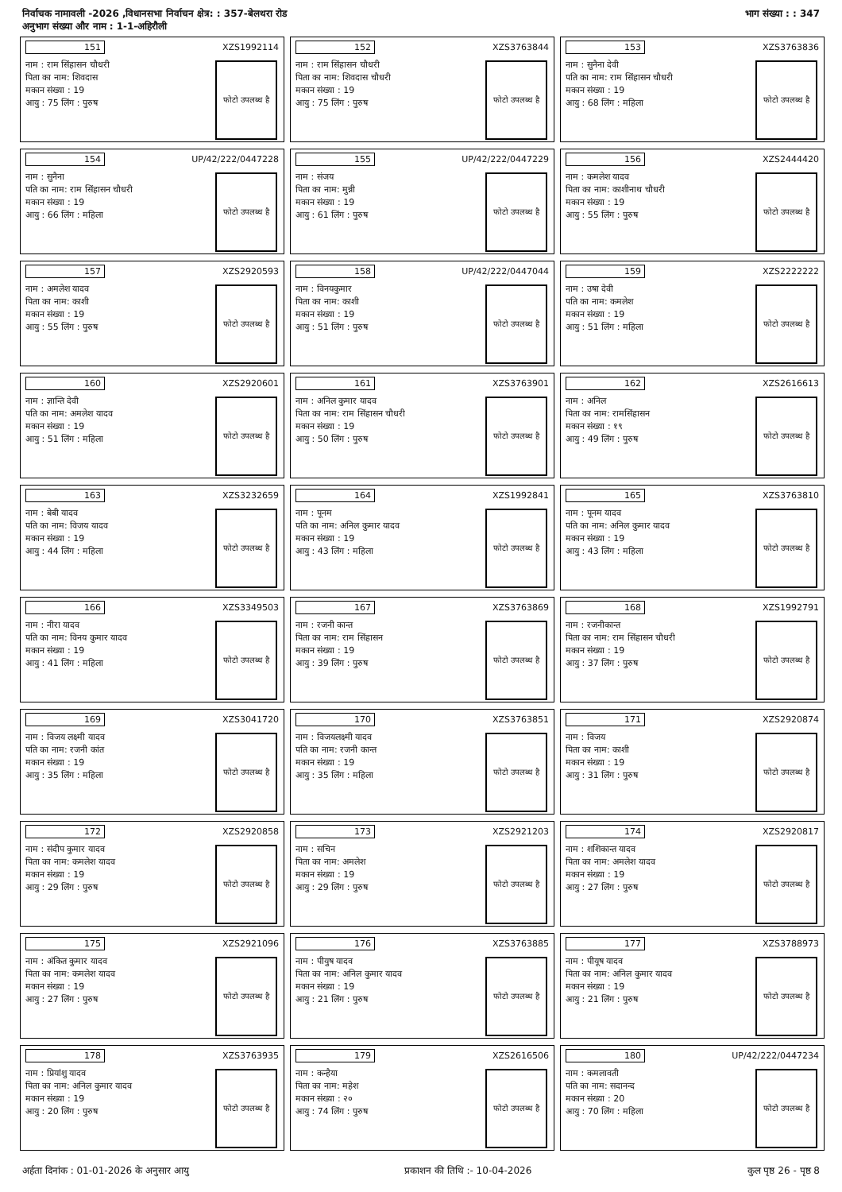निर्वाचक नामावली -2026 ,विधानसभा निर्वाचन क्षेत्र: : 357-बेलथरा रोड भाग संख्या : : 347
अनुभाग संख्या और नाम : 1-1-अहिरौली
151 XZS1992114
नाम : राम सिंहासन चौधरी
पिता का नाम: शिवदास
मकान संख्या : 19
आयु : 75 लिंग : पुरुष
फोटो उपलब्ध है
152 XZS3763844
नाम : राम सिंहासन चौधरी
पिता का नाम: शिवदास चौधरी
मकान संख्या : 19
आयु : 75 लिंग : पुरुष
फोटो उपलब्ध है
153 XZS3763836
नाम : सुनैना देवी
पति का नाम: राम सिंहासन चौधरी
मकान संख्या : 19
आयु : 68 लिंग : महिला
फोटो उपलब्ध है
154 UP/42/222/0447228
नाम : सुनैना
पति का नाम: राम सिंहासन चौधरी
मकान संख्या : 19
आयु : 66 लिंग : महिला
फोटो उपलब्ध है
155 UP/42/222/0447229
नाम : संजय
पिता का नाम: मुन्नी
मकान संख्या : 19
आयु : 61 लिंग : पुरुष
फोटो उपलब्ध है
156 XZS2444420
नाम : कमलेश यादव
पिता का नाम: काशीनाथ चौधरी
मकान संख्या : 19
आयु : 55 लिंग : पुरुष
फोटो उपलब्ध है
157 XZS2920593
नाम : अमलेश यादव
पिता का नाम: काशी
मकान संख्या : 19
आयु : 55 लिंग : पुरुष
फोटो उपलब्ध है
158 UP/42/222/0447044
नाम : विनयकुमार
पिता का नाम: काशी
मकान संख्या : 19
आयु : 51 लिंग : पुरुष
फोटो उपलब्ध है
159 XZS2222222
नाम : उषा देवी
पति का नाम: कमलेश
मकान संख्या : 19
आयु : 51 लिंग : महिला
फोटो उपलब्ध है
160 XZS2920601
नाम : ज्ञान्ति देवी
पति का नाम: अमलेश यादव
मकान संख्या : 19
आयु : 51 लिंग : महिला
फोटो उपलब्ध है
161 XZS3763901
नाम : अनिल कुमार यादव
पिता का नाम: राम सिंहासन चौधरी
मकान संख्या : 19
आयु : 50 लिंग : पुरुष
फोटो उपलब्ध है
162 XZS2616613
नाम : अनिल
पिता का नाम: रामसिंहासन
मकान संख्या : १९
आयु : 49 लिंग : पुरुष
फोटो उपलब्ध है
163 XZS3232659
नाम : बेबी यादव
पति का नाम: विजय यादव
मकान संख्या : 19
आयु : 44 लिंग : महिला
फोटो उपलब्ध है
164 XZS1992841
नाम : पूनम
पति का नाम: अनिल कुमार यादव
मकान संख्या : 19
आयु : 43 लिंग : महिला
फोटो उपलब्ध है
165 XZS3763810
नाम : पूनम यादव
पति का नाम: अनिल कुमार यादव
मकान संख्या : 19
आयु : 43 लिंग : महिला
फोटो उपलब्ध है
166 XZS3349503
नाम : नीरा यादव
पति का नाम: विनय कुमार यादव
मकान संख्या : 19
आयु : 41 लिंग : महिला
फोटो उपलब्ध है
167 XZS3763869
नाम : रजनी कान्त
पिता का नाम: राम सिंहासन
मकान संख्या : 19
आयु : 39 लिंग : पुरुष
फोटो उपलब्ध है
168 XZS1992791
नाम : रजनीकान्त
पिता का नाम: राम सिंहासन चौधरी
मकान संख्या : 19
आयु : 37 लिंग : पुरुष
फोटो उपलब्ध है
169 XZS3041720
नाम : विजय लक्ष्मी यादव
पति का नाम: रजनी कांत
मकान संख्या : 19
आयु : 35 लिंग : महिला
फोटो उपलब्ध है
170 XZS3763851
नाम : विजयलक्ष्मी यादव
पति का नाम: रजनी कान्त
मकान संख्या : 19
आयु : 35 लिंग : महिला
फोटो उपलब्ध है
171 XZS2920874
नाम : विजय
पिता का नाम: काशी
मकान संख्या : 19
आयु : 31 लिंग : पुरुष
फोटो उपलब्ध है
172 XZS2920858
नाम : संदीप कुमार यादव
पिता का नाम: कमलेश यादव
मकान संख्या : 19
आयु : 29 लिंग : पुरुष
फोटो उपलब्ध है
173 XZS2921203
नाम : सचिन
पिता का नाम: अमलेश
मकान संख्या : 19
आयु : 29 लिंग : पुरुष
फोटो उपलब्ध है
174 XZS2920817
नाम : शशिकान्त यादव
पिता का नाम: अमलेश यादव
मकान संख्या : 19
आयु : 27 लिंग : पुरुष
फोटो उपलब्ध है
175 XZS2921096
नाम : अंकित कुमार यादव
पिता का नाम: कमलेश यादव
मकान संख्या : 19
आयु : 27 लिंग : पुरुष
फोटो उपलब्ध है
176 XZS3763885
नाम : पीयुष यादव
पिता का नाम: अनिल कुमार यादव
मकान संख्या : 19
आयु : 21 लिंग : पुरुष
फोटो उपलब्ध है
177 XZS3788973
नाम : पीयूष यादव
पिता का नाम: अनिल कुमार यादव
मकान संख्या : 19
आयु : 21 लिंग : पुरुष
फोटो उपलब्ध है
178 XZS3763935
नाम : प्रियांशु यादव
पिता का नाम: अनिल कुमार यादव
मकान संख्या : 19
आयु : 20 लिंग : पुरुष
फोटो उपलब्ध है
179 XZS2616506
नाम : कन्हैया
पिता का नाम: महेश
मकान संख्या : २०
आयु : 74 लिंग : पुरुष
फोटो उपलब्ध है
180 UP/42/222/0447234
नाम : कमलावती
पति का नाम: सदानन्द
मकान संख्या : 20
आयु : 70 लिंग : महिला
फोटो उपलब्ध है
अर्हता दिनांक : 01-01-2026 के अनुसार आयु प्रकाशन की तिथि :- 10-04-2026 कुल पृष्ठ 26 - पृष्ठ 8